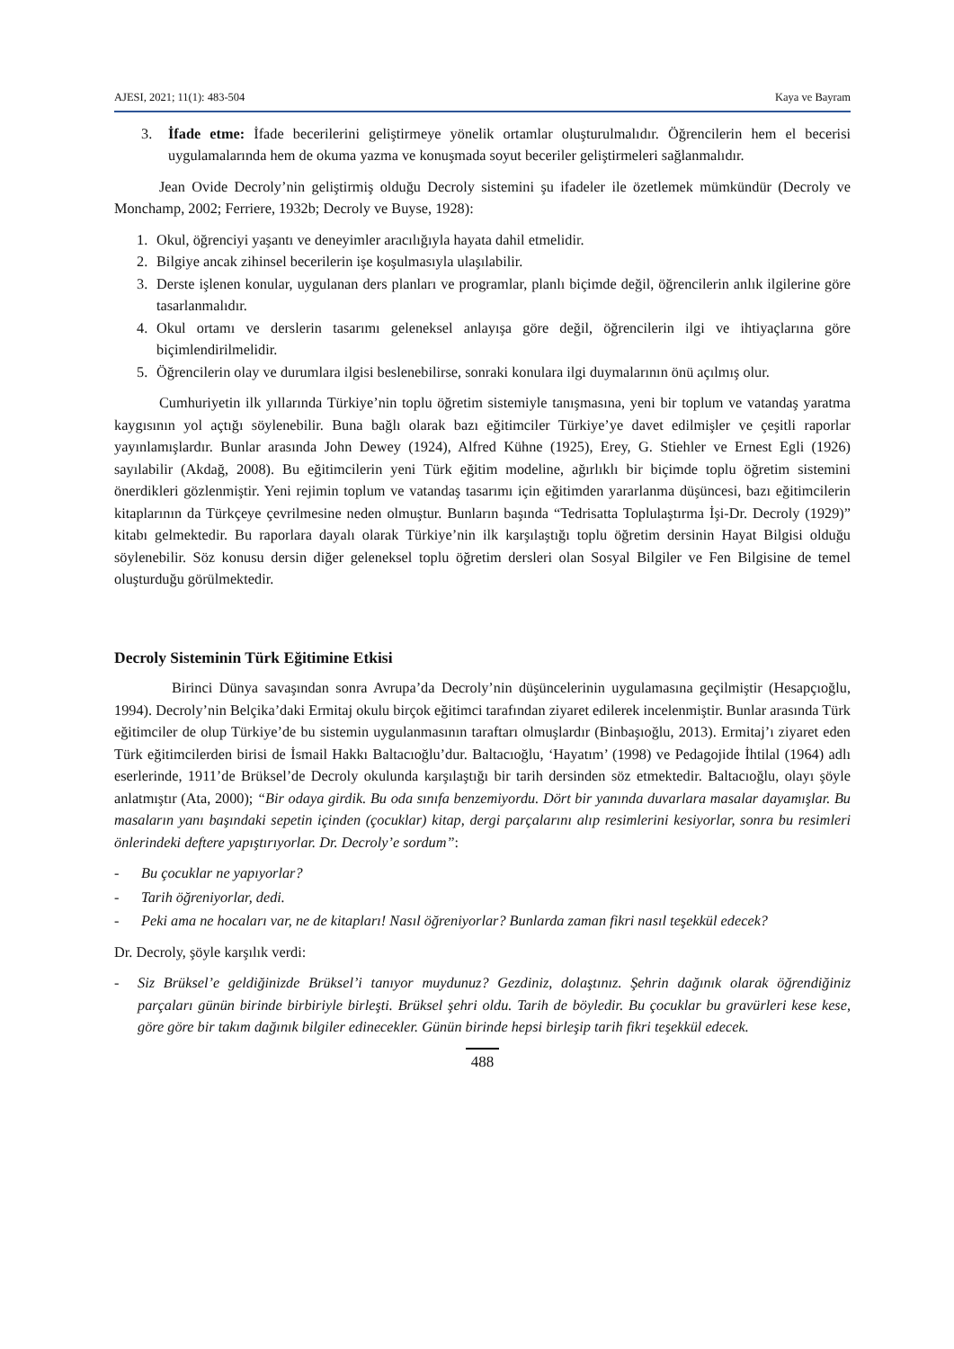AJESI, 2021; 11(1): 483-504 Kaya ve Bayram
3. İfade etme: İfade becerilerini geliştirmeye yönelik ortamlar oluşturulmalıdır. Öğrencilerin hem el becerisi uygulamalarında hem de okuma yazma ve konuşmada soyut beceriler geliştirmeleri sağlanmalıdır.
Jean Ovide Decroly’nin geliştirmiş olduğu Decroly sistemini şu ifadeler ile özetlemek mümkündür (Decroly ve Monchamp, 2002; Ferriere, 1932b; Decroly ve Buyse, 1928):
1. Okul, öğrenciyi yaşantı ve deneyimler aracılığıyla hayata dahil etmelidir.
2. Bilgiye ancak zihinsel becerilerin işe koşulmasıyla ulaşılabilir.
3. Derste işlenen konular, uygulanan ders planları ve programlar, planlı biçimde değil, öğrencilerin anlık ilgilerine göre tasarlanmalıdır.
4. Okul ortamı ve derslerin tasarımı geleneksel anlayışa göre değil, öğrencilerin ilgi ve ihtiyaçlarına göre biçimlendirilmelidir.
5. Öğrencilerin olay ve durumlara ilgisi beslenebilirse, sonraki konulara ilgi duymalarının önü açılmış olur.
Cumhuriyetin ilk yıllarında Türkiye’nin toplu öğretim sistemiyle tanışmasına, yeni bir toplum ve vatandaş yaratma kaygısının yol açtığı söylenebilir. Buna bağlı olarak bazı eğitimciler Türkiye’ye davet edilmişler ve çeşitli raporlar yayınlamışlardır. Bunlar arasında John Dewey (1924), Alfred Kühne (1925), Erey, G. Stiehler ve Ernest Egli (1926) sayılabilir (Akdağ, 2008). Bu eğitimcilerin yeni Türk eğitim modeline, ağırlıklı bir biçimde toplu öğretim sistemini önerdikleri gözlenmiştir. Yeni rejimin toplum ve vatandaş tasarımı için eğitimden yararlanma düşüncesi, bazı eğitimcilerin kitaplarının da Türkçeye çevrilmesine neden olmuştur. Bunların başında “Tedrisatta Toplulaştırma İşi-Dr. Decroly (1929)” kitabı gelmektedir. Bu raporlara dayalı olarak Türkiye’nin ilk karşılaştığı toplu öğretim dersinin Hayat Bilgisi olduğu söylenebilir. Söz konusu dersin diğer geleneksel toplu öğretim dersleri olan Sosyal Bilgiler ve Fen Bilgisine de temel oluşturduğu görülmektedir.
Decroly Sisteminin Türk Eğitimine Etkisi
Birinci Dünya savaşından sonra Avrupa’da Decroly’nin düşüncelerinin uygulamasına geçilmiştir (Hesapçıoğlu, 1994). Decroly’nin Belçika’daki Ermitaj okulu birçok eğitimci tarafından ziyaret edilerek incelenmiştir. Bunlar arasında Türk eğitimciler de olup Türkiye’de bu sistemin uygulanmasının taraftarı olmuşlardır (Binbaşıoğlu, 2013). Ermitaj’ı ziyaret eden Türk eğitimcilerden birisi de İsmail Hakkı Baltacıoğlu’dur. Baltacıoğlu, ‘Hayatım’ (1998) ve Pedagojide İhtilal (1964) adlı eserlerinde, 1911’de Brüksel’de Decroly okulunda karşılaştığı bir tarih dersinden söz etmektedir. Baltacıoğlu, olayı şöyle anlatmıştır (Ata, 2000); “Bir odaya girdik. Bu oda sınıfa benzemiyordu. Dört bir yanında duvarlara masalar dayamışlar. Bu masaların yanı başındaki sepetin içinden (çocuklar) kitap, dergi parçalarını alıp resimlerini kesiyorlar, sonra bu resimleri önlerindeki deftere yapıştırıyorlar. Dr. Decroly’e sordum”:
- Bu çocuklar ne yapıyorlar?
- Tarih öğreniyorlar, dedi.
- Peki ama ne hocaları var, ne de kitapları! Nasıl öğreniyorlar? Bunlarda zaman fikri nasıl teşekkül edecek?
Dr. Decroly, şöyle karşılık verdi:
- Siz Brüksel’e geldiğinizde Brüksel’i tanıyor muydunuz? Gezdiniz, dolaştınız. Şehrin dağınık olarak öğrendiğiniz parçaları günün birinde birbiriyle birleşti. Brüksel şehri oldu. Tarih de böyledir. Bu çocuklar bu gravürleri kese kese, göre göre bir takım dağınık bilgiler edinecekler. Günün birinde hepsi birleşip tarih fikri teşekkül edecek.
488